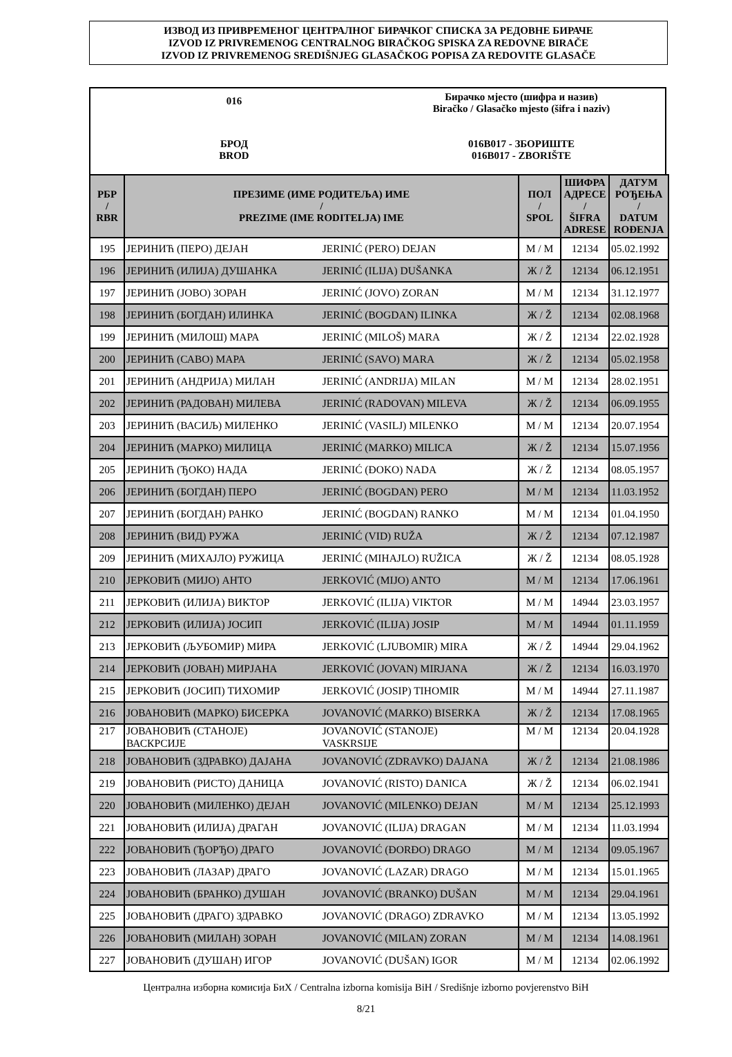ИЗВОД ИЗ ПРИВРЕМЕНОГ ЦЕНТРАЛНОГ БИРАЧКОГ СПИСКА ЗА РЕДОВНЕ БИРАЧЕ
IZVOD IZ PRIVREMENOG CENTRALNOG BIRAČKOG SPISKA ZA REDOVNE BIRAČE
IZVOD IZ PRIVREMENOG SREDIŠNJEG GLASAČKOG POPISA ZA REDOVITE GLASAČE
| 016 | Бирачко мјесто (шифра и назив) Biračko / Glasačko mjesto (šifra i naziv) |
| БРОД BROD | 016B017 - ЗБОРИШТЕ 016B017 - ZBORIŠTE |
| РБР / RBR | ПРЕЗИМЕ (ИМЕ РОДИТЕЉА) ИМЕ / PREZIME (IME RODITELJA) IME | | ПОЛ / SPOL | ШИФРА АДРЕСЕ / ŠIFRA ADRESE | ДАТУМ РОЂЕЊА / DATUM ROĐENJA |
| --- | --- | --- | --- | --- | --- |
| 195 | ЈЕРИНИЋ (ПЕРО) ДЕЈАН | JERINIĆ (PERO) DEJAN | М / M | 12134 | 05.02.1992 |
| 196 | ЈЕРИНИЋ (ИЛИЈА) ДУШАНКА | JERINIĆ (ILIJA) DUŠANKA | Ж / Ž | 12134 | 06.12.1951 |
| 197 | ЈЕРИНИЋ (ЈОВО) ЗОРАН | JERINIĆ (JOVO) ZORAN | М / M | 12134 | 31.12.1977 |
| 198 | ЈЕРИНИЋ (БОГДАН) ИЛИНКА | JERINIĆ (BOGDAN) ILINKA | Ж / Ž | 12134 | 02.08.1968 |
| 199 | ЈЕРИНИЋ (МИЛОШ) МАРА | JERINIĆ (MILOŠ) MARA | Ж / Ž | 12134 | 22.02.1928 |
| 200 | ЈЕРИНИЋ (САВО) МАРА | JERINIĆ (SAVO) MARA | Ж / Ž | 12134 | 05.02.1958 |
| 201 | ЈЕРИНИЋ (АНДРИЈА) МИЛАН | JERINIĆ (ANDRIJA) MILAN | М / M | 12134 | 28.02.1951 |
| 202 | ЈЕРИНИЋ (РАДОВАН) МИЛЕВА | JERINIĆ (RADOVAN) MILEVA | Ж / Ž | 12134 | 06.09.1955 |
| 203 | ЈЕРИНИЋ (ВАСИЉ) МИЛЕНКО | JERINIĆ (VASILJ) MILENKO | М / M | 12134 | 20.07.1954 |
| 204 | ЈЕРИНИЋ (МАРКО) МИЛИЦА | JERINIĆ (MARKO) MILICA | Ж / Ž | 12134 | 15.07.1956 |
| 205 | ЈЕРИНИЋ (ЂОКО) НАДА | JERINIĆ (ĐOKO) NADA | Ж / Ž | 12134 | 08.05.1957 |
| 206 | ЈЕРИНИЋ (БОГДАН) ПЕРО | JERINIĆ (BOGDAN) PERO | М / M | 12134 | 11.03.1952 |
| 207 | ЈЕРИНИЋ (БОГДАН) РАНКО | JERINIĆ (BOGDAN) RANKO | М / M | 12134 | 01.04.1950 |
| 208 | ЈЕРИНИЋ (ВИД) РУЖА | JERINIĆ (VID) RUŽA | Ж / Ž | 12134 | 07.12.1987 |
| 209 | ЈЕРИНИЋ (МИХАЈЛО) РУЖИЦА | JERINIĆ (MIHAJLO) RUŽICA | Ж / Ž | 12134 | 08.05.1928 |
| 210 | ЈЕРКОВИЋ (МИЈО) АНТО | JERKOVIĆ (MIJO) ANTO | М / M | 12134 | 17.06.1961 |
| 211 | ЈЕРКОВИЋ (ИЛИЈА) ВИКТОР | JERKOVIĆ (ILIJA) VIKTOR | М / M | 14944 | 23.03.1957 |
| 212 | ЈЕРКОВИЋ (ИЛИЈА) ЈОСИП | JERKOVIĆ (ILIJA) JOSIP | М / M | 14944 | 01.11.1959 |
| 213 | ЈЕРКОВИЋ (ЉУБОМИР) МИРА | JERKOVIĆ (LJUBOMIR) MIRA | Ж / Ž | 14944 | 29.04.1962 |
| 214 | ЈЕРКОВИЋ (ЈОВАН) МИРЈАНА | JERKOVIĆ (JOVAN) MIRJANA | Ж / Ž | 12134 | 16.03.1970 |
| 215 | ЈЕРКОВИЋ (ЈОСИП) ТИХОМИР | JERKOVIĆ (JOSIP) TIHOMIR | М / M | 14944 | 27.11.1987 |
| 216 | ЈОВАНОВИЋ (МАРКО) БИСЕРКА | JOVANOVIĆ (MARKO) BISERKA | Ж / Ž | 12134 | 17.08.1965 |
| 217 | ЈОВАНОВИЋ (СТАНОЈЕ) ВАСКРСИЈЕ | JOVANOVIĆ (STANOJE) VASKRSIJE | М / M | 12134 | 20.04.1928 |
| 218 | ЈОВАНОВИЋ (ЗДРАВКО) ДАЈАНА | JOVANOVIĆ (ZDRAVKO) DAJANA | Ж / Ž | 12134 | 21.08.1986 |
| 219 | ЈОВАНОВИЋ (РИСТО) ДАНИЦА | JOVANOVIĆ (RISTO) DANICA | Ж / Ž | 12134 | 06.02.1941 |
| 220 | ЈОВАНОВИЋ (МИЛЕНКО) ДЕЈАН | JOVANOVIĆ (MILENKO) DEJAN | М / M | 12134 | 25.12.1993 |
| 221 | ЈОВАНОВИЋ (ИЛИЈА) ДРАГАН | JOVANOVIĆ (ILIJA) DRAGAN | М / M | 12134 | 11.03.1994 |
| 222 | ЈОВАНОВИЋ (ЂОРЂО) ДРАГО | JOVANOVIĆ (ĐORĐO) DRAGO | М / M | 12134 | 09.05.1967 |
| 223 | ЈОВАНОВИЋ (ЛАЗАР) ДРАГО | JOVANOVIĆ (LAZAR) DRAGO | М / M | 12134 | 15.01.1965 |
| 224 | ЈОВАНОВИЋ (БРАНКО) ДУШАН | JOVANOVIĆ (BRANKO) DUŠAN | М / M | 12134 | 29.04.1961 |
| 225 | ЈОВАНОВИЋ (ДРАГО) ЗДРАВКО | JOVANOVIĆ (DRAGO) ZDRAVKO | М / M | 12134 | 13.05.1992 |
| 226 | ЈОВАНОВИЋ (МИЛАН) ЗОРАН | JOVANOVIĆ (MILAN) ZORAN | М / M | 12134 | 14.08.1961 |
| 227 | ЈОВАНОВИЋ (ДУШАН) ИГОР | JOVANOVIĆ (DUŠAN) IGOR | М / M | 12134 | 02.06.1992 |
Централна изборна комисија БиХ / Centralna izborna komisija BiH / Središnje izborno povjerenstvo BiH
8/21